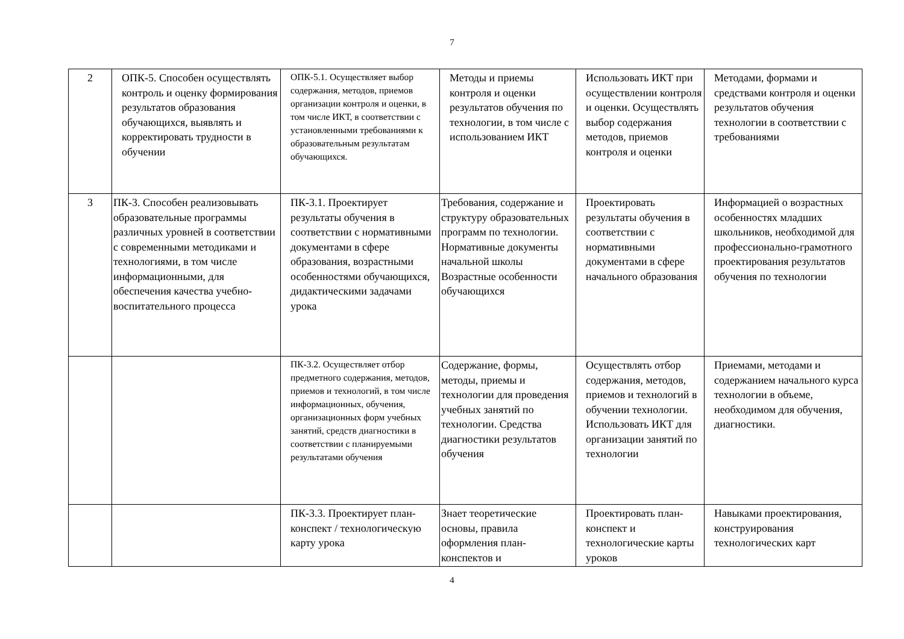7
| 2 | ОПК-5. Способен осуществлять контроль и оценку формирования результатов образования обучающихся, выявлять и корректировать трудности в обучении | ОПК-5.1. Осуществляет выбор содержания, методов, приемов организации контроля и оценки, в том числе ИКТ, в соответствии с установленными требованиями к образовательным результатам обучающихся. | Методы и приемы контроля и оценки результатов обучения по технологии, в том числе с использованием ИКТ | Использовать ИКТ при осуществлении контроля и оценки. Осуществлять выбор содержания методов, приемов контроля и оценки | Методами, формами и средствами контроля и оценки результатов обучения технологии в соответствии с требованиями |
| 3 | ПК-3. Способен реализовывать образовательные программы различных уровней в соответствии с современными методиками и технологиями, в том числе информационными, для обеспечения качества учебно-воспитательного процесса | ПК-3.1. Проектирует результаты обучения в соответствии с нормативными документами в сфере образования, возрастными особенностями обучающихся, дидактическими задачами урока | Требования, содержание и структуру образовательных программ по технологии. Нормативные документы начальной школы Возрастные особенности обучающихся | Проектировать результаты обучения в соответствии с нормативными документами в сфере начального образования | Информацией о возрастных особенностях младших школьников, необходимой для профессионально-грамотного проектирования результатов обучения по технологии |
| | | ПК-3.2. Осуществляет отбор предметного содержания, методов, приемов и технологий, в том числе информационных, обучения, организационных форм учебных занятий, средств диагностики в соответствии с планируемыми результатами обучения | Содержание, формы, методы, приемы и технологии для проведения учебных занятий по технологии. Средства диагностики результатов обучения | Осуществлять отбор содержания, методов, приемов и технологий в обучении технологии. Использовать ИКТ для организации занятий по технологии | Приемами, методами и содержанием начального курса технологии в объеме, необходимом для обучения, диагностики. |
| | | ПК-3.3. Проектирует план-конспект / технологическую карту урока | Знает теоретические основы, правила оформления план-конспектов и | Проектировать план-конспект и технологические карты уроков | Навыками проектирования, конструирования технологических карт |
4